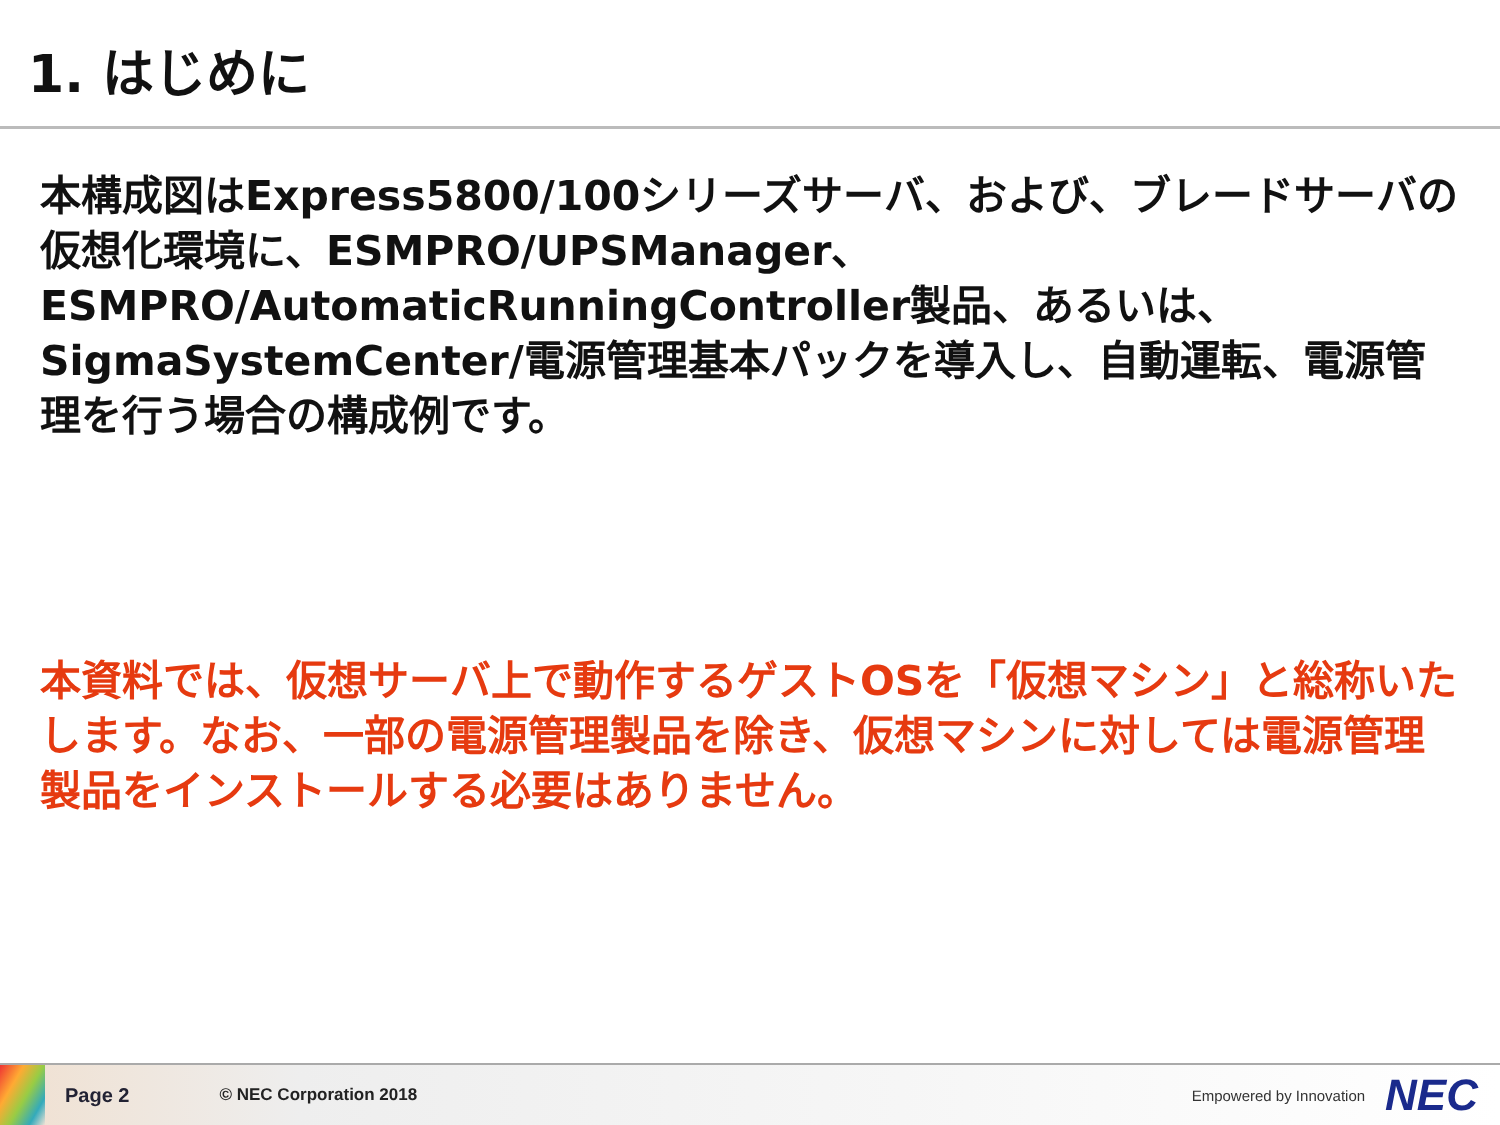1. はじめに
本構成図はExpress5800/100シリーズサーバ、および、ブレードサーバの仮想化環境に、ESMPRO/UPSManager、ESMPRO/AutomaticRunningController製品、あるいは、SigmaSystemCenter/電源管理基本パックを導入し、自動運転、電源管理を行う場合の構成例です。
本資料では、仮想サーバ上で動作するゲストOSを「仮想マシン」と総称いたします。なお、一部の電源管理製品を除き、仮想マシンに対しては電源管理製品をインストールする必要はありません。
Page 2 © NEC Corporation 2018 Empowered by Innovation NEC